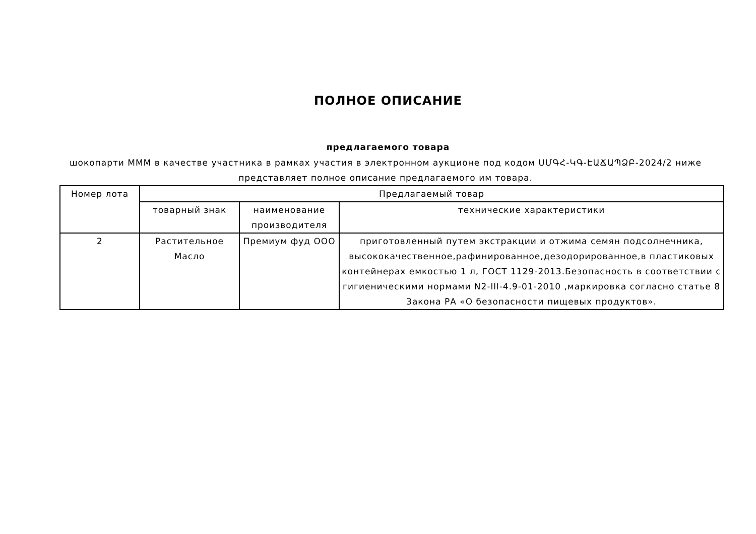ПОЛНОЕ ОПИСАНИЕ
предлагаемого товара
шокопарти МММ в качестве участника в рамках участия в электронном аукционе под кодом ՍՄԳՀ-ԿԳ-ԷԱՃԱՊՁԲ-2024/2 ниже представляет полное описание предлагаемого им товара.
| Номер лота | Предлагаемый товар | | |
| --- | --- | --- | --- |
| | товарный знак | наименование производителя | технические характеристики |
| 2 | Растительное Масло | Премиум фуд ООО | приготовленный путем экстракции и отжима семян подсолнечника, высококачественное,рафинированное,дезодорированное,в пластиковых контейнерах емкостью 1 л, ГОСТ 1129-2013.Безопасность в соответствии с гигиеническими нормами N2-lll-4.9-01-2010 ,маркировка согласно статье 8 Закона РА «О безопасности пищевых продуктов». |